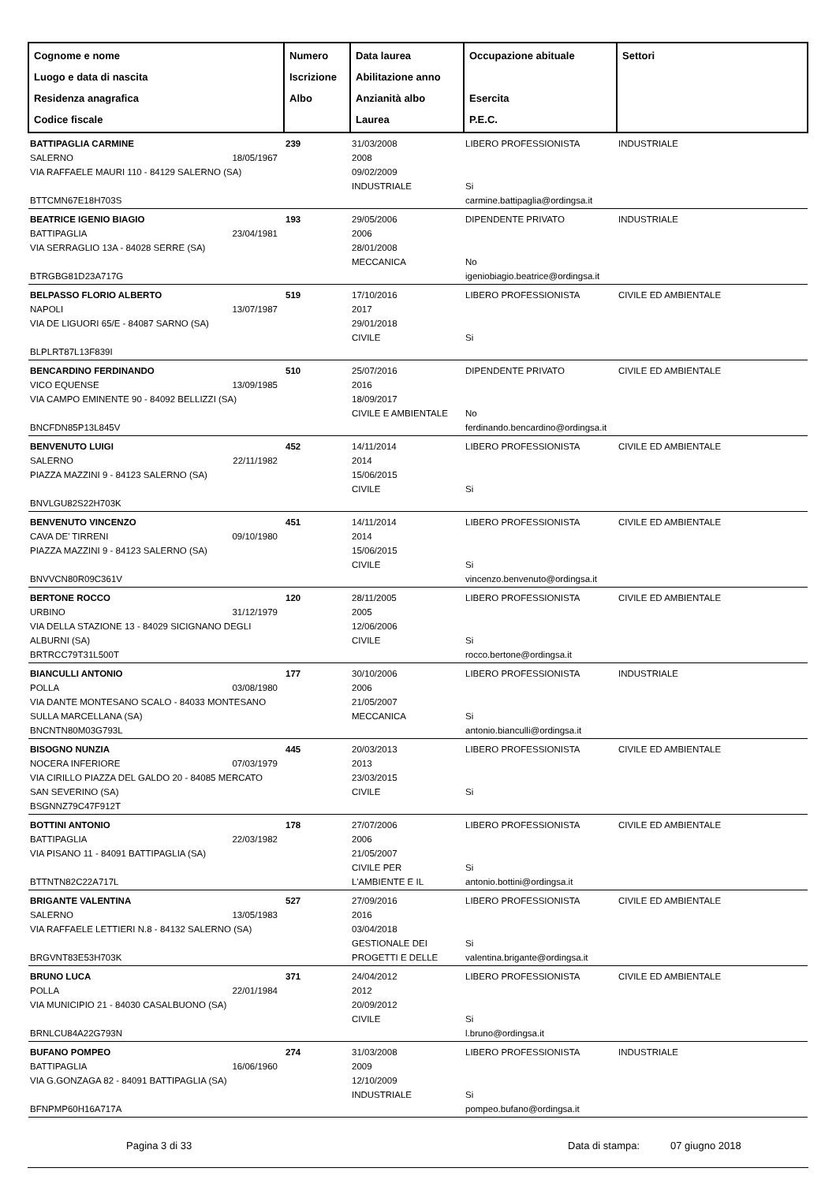| Cognome e nome Luogo e data di nascita Residenza anagrafica Codice fiscale | Numero Iscrizione Albo | Data laurea Abilitazione anno Anzianità albo Laurea | Occupazione abituale Esercita P.E.C. | Settori |
| --- | --- | --- | --- | --- |
| BATTIPAGLIA CARMINE SALERNO 18/05/1967 VIA RAFFAELE MAURI 110 - 84129 SALERNO (SA) BTTCMN67E18H703S | 239 | 31/03/2008 2008 09/02/2009 INDUSTRIALE | LIBERO PROFESSIONISTA Si carmine.battipaglia@ordingsa.it | INDUSTRIALE |
| BEATRICE IGENIO BIAGIO BATTIPAGLIA 23/04/1981 VIA SERRAGLIO 13A - 84028 SERRE (SA) BTRGBG81D23A717G | 193 | 29/05/2006 2006 28/01/2008 MECCANICA | DIPENDENTE PRIVATO No igeniobiagio.beatrice@ordingsa.it | INDUSTRIALE |
| BELPASSO FLORIO ALBERTO NAPOLI 13/07/1987 VIA DE LIGUORI 65/E - 84087 SARNO (SA) BLPLRT87L13F839I | 519 | 17/10/2016 2017 29/01/2018 CIVILE | LIBERO PROFESSIONISTA Si | CIVILE ED AMBIENTALE |
| BENCARDINO FERDINANDO VICO EQUENSE 13/09/1985 VIA CAMPO EMINENTE 90 - 84092 BELLIZZI (SA) BNCFDN85P13L845V | 510 | 25/07/2016 2016 18/09/2017 CIVILE E AMBIENTALE | DIPENDENTE PRIVATO No ferdinando.bencardino@ordingsa.it | CIVILE ED AMBIENTALE |
| BENVENUTO LUIGI SALERNO 22/11/1982 PIAZZA MAZZINI 9 - 84123 SALERNO (SA) BNVLGU82S22H703K | 452 | 14/11/2014 2014 15/06/2015 CIVILE | LIBERO PROFESSIONISTA Si | CIVILE ED AMBIENTALE |
| BENVENUTO VINCENZO CAVA DE' TIRRENI 09/10/1980 PIAZZA MAZZINI 9 - 84123 SALERNO (SA) BNVVCN80R09C361V | 451 | 14/11/2014 2014 15/06/2015 CIVILE | LIBERO PROFESSIONISTA Si vincenzo.benvenuto@ordingsa.it | CIVILE ED AMBIENTALE |
| BERTONE ROCCO URBINO 31/12/1979 VIA DELLA STAZIONE 13 - 84029 SICIGNANO DEGLI ALBURNI (SA) BRTRCC79T31L500T | 120 | 28/11/2005 2005 12/06/2006 CIVILE | LIBERO PROFESSIONISTA Si rocco.bertone@ordingsa.it | CIVILE ED AMBIENTALE |
| BIANCULLI ANTONIO POLLA 03/08/1980 VIA DANTE MONTESANO SCALO - 84033 MONTESANO SULLA MARCELLANA (SA) BNCNTN80M03G793L | 177 | 30/10/2006 2006 21/05/2007 MECCANICA | LIBERO PROFESSIONISTA Si antonio.bianculli@ordingsa.it | INDUSTRIALE |
| BISOGNO NUNZIA NOCERA INFERIORE 07/03/1979 VIA CIRILLO PIAZZA DEL GALDO 20 - 84085 MERCATO SAN SEVERINO (SA) BSGNNZ79C47F912T | 445 | 20/03/2013 2013 23/03/2015 CIVILE | LIBERO PROFESSIONISTA Si | CIVILE ED AMBIENTALE |
| BOTTINI ANTONIO BATTIPAGLIA 22/03/1982 VIA PISANO 11 - 84091 BATTIPAGLIA (SA) BTTNTN82C22A717L | 178 | 27/07/2006 2006 21/05/2007 CIVILE PER L'AMBIENTE E IL | LIBERO PROFESSIONISTA Si antonio.bottini@ordingsa.it | CIVILE ED AMBIENTALE |
| BRIGANTE VALENTINA SALERNO 13/05/1983 VIA RAFFAELE LETTIERI N.8 - 84132 SALERNO (SA) BRGVNT83E53H703K | 527 | 27/09/2016 2016 03/04/2018 GESTIONALE DEI PROGETTI E DELLE | LIBERO PROFESSIONISTA Si valentina.brigante@ordingsa.it | CIVILE ED AMBIENTALE |
| BRUNO LUCA POLLA 22/01/1984 VIA MUNICIPIO 21 - 84030 CASALBUONO (SA) BRNLCU84A22G793N | 371 | 24/04/2012 2012 20/09/2012 CIVILE | LIBERO PROFESSIONISTA Si l.bruno@ordingsa.it | CIVILE ED AMBIENTALE |
| BUFANO POMPEO BATTIPAGLIA 16/06/1960 VIA G.GONZAGA 82 - 84091 BATTIPAGLIA (SA) BFNPMP60H16A717A | 274 | 31/03/2008 2009 12/10/2009 INDUSTRIALE | LIBERO PROFESSIONISTA Si pompeo.bufano@ordingsa.it | INDUSTRIALE |
Pagina 3 di 33 Data di stampa: 07 giugno 2018